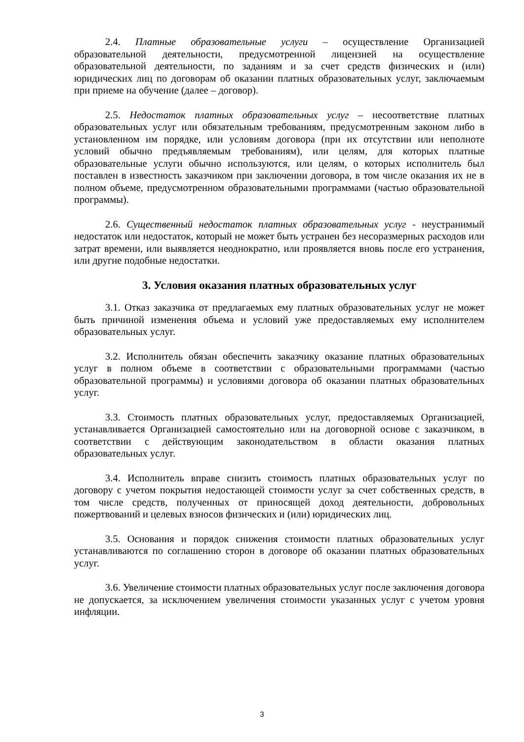2.4. Платные образовательные услуги – осуществление Организацией образовательной деятельности, предусмотренной лицензией на осуществление образовательной деятельности, по заданиям и за счет средств физических и (или) юридических лиц по договорам об оказании платных образовательных услуг, заключаемым при приеме на обучение (далее – договор).
2.5. Недостаток платных образовательных услуг – несоответствие платных образовательных услуг или обязательным требованиям, предусмотренным законом либо в установленном им порядке, или условиям договора (при их отсутствии или неполноте условий обычно предъявляемым требованиям), или целям, для которых платные образовательные услуги обычно используются, или целям, о которых исполнитель был поставлен в известность заказчиком при заключении договора, в том числе оказания их не в полном объеме, предусмотренном образовательными программами (частью образовательной программы).
2.6. Существенный недостаток платных образовательных услуг - неустранимый недостаток или недостаток, который не может быть устранен без несоразмерных расходов или затрат времени, или выявляется неоднократно, или проявляется вновь после его устранения, или другие подобные недостатки.
3. Условия оказания платных образовательных услуг
3.1. Отказ заказчика от предлагаемых ему платных образовательных услуг не может быть причиной изменения объема и условий уже предоставляемых ему исполнителем образовательных услуг.
3.2. Исполнитель обязан обеспечить заказчику оказание платных образовательных услуг в полном объеме в соответствии с образовательными программами (частью образовательной программы) и условиями договора об оказании платных образовательных услуг.
3.3. Стоимость платных образовательных услуг, предоставляемых Организацией, устанавливается Организацией самостоятельно или на договорной основе с заказчиком, в соответствии с действующим законодательством в области оказания платных образовательных услуг.
3.4. Исполнитель вправе снизить стоимость платных образовательных услуг по договору с учетом покрытия недостающей стоимости услуг за счет собственных средств, в том числе средств, полученных от приносящей доход деятельности, добровольных пожертвований и целевых взносов физических и (или) юридических лиц.
3.5. Основания и порядок снижения стоимости платных образовательных услуг устанавливаются по соглашению сторон в договоре об оказании платных образовательных услуг.
3.6. Увеличение стоимости платных образовательных услуг после заключения договора не допускается, за исключением увеличения стоимости указанных услуг с учетом уровня инфляции.
3